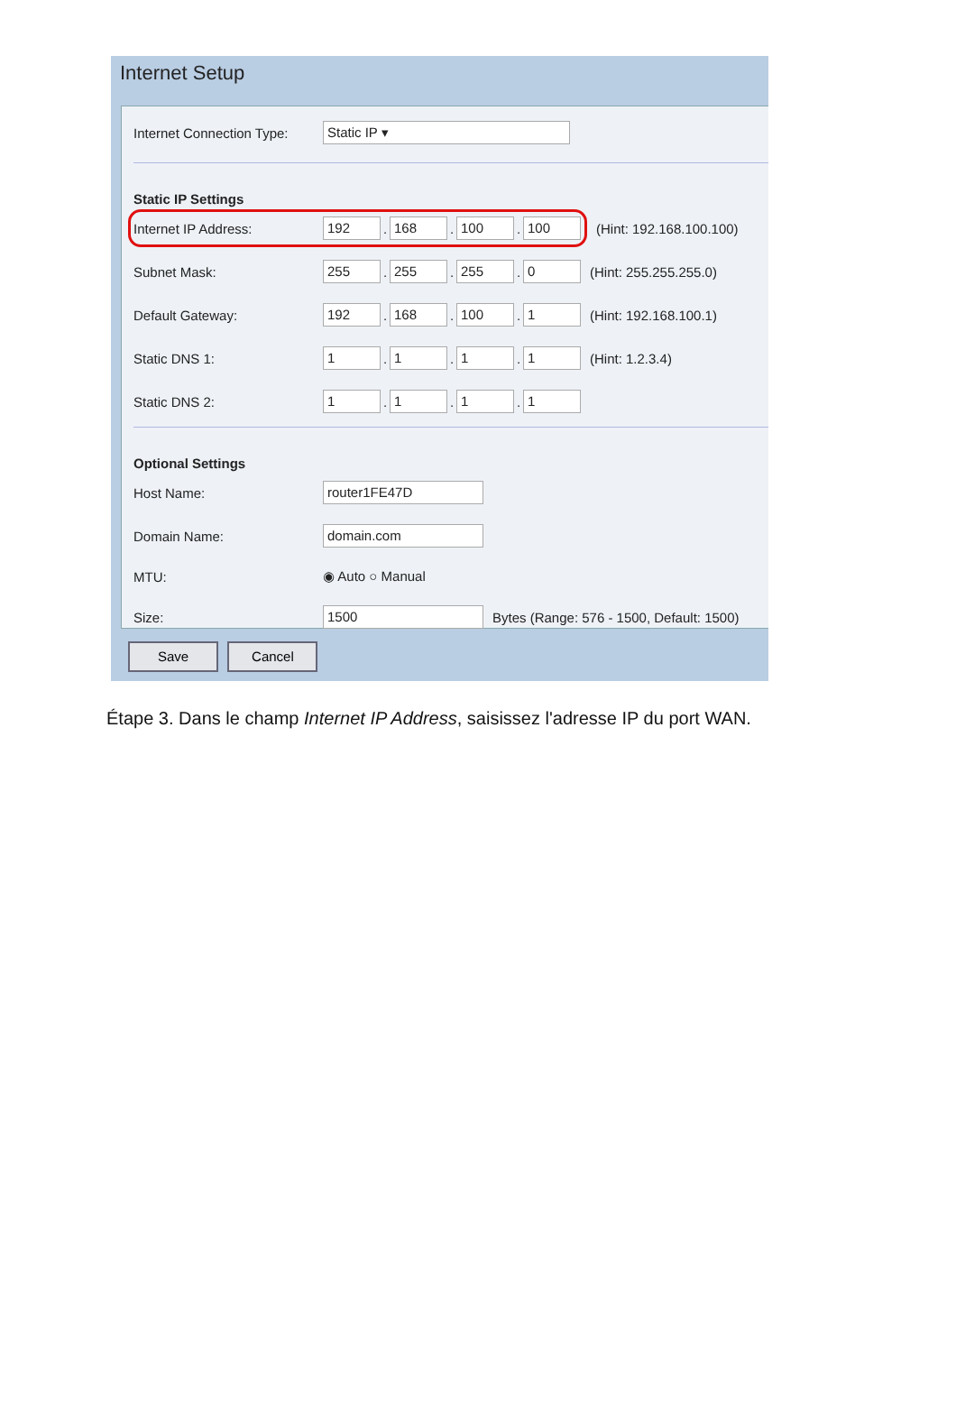Internet Setup
Internet Connection Type: Static IP ▾
Static IP Settings
Internet IP Address: 192. 168. 100. 100 (Hint: 192.168.100.100)
Subnet Mask: 255. 255. 255. 0 (Hint: 255.255.255.0)
Default Gateway: 192. 168. 100. 1 (Hint: 192.168.100.1)
Static DNS 1: 1. 1. 1. 1 (Hint: 1.2.3.4)
Static DNS 2: 1. 1. 1. 1
Optional Settings
Host Name: router1FE47D
Domain Name: domain.com
MTU: ◉ Auto ○ Manual
Size: 1500 Bytes (Range: 576 - 1500, Default: 1500)
Save Cancel
Étape 3. Dans le champ Internet IP Address, saisissez l'adresse IP du port WAN.